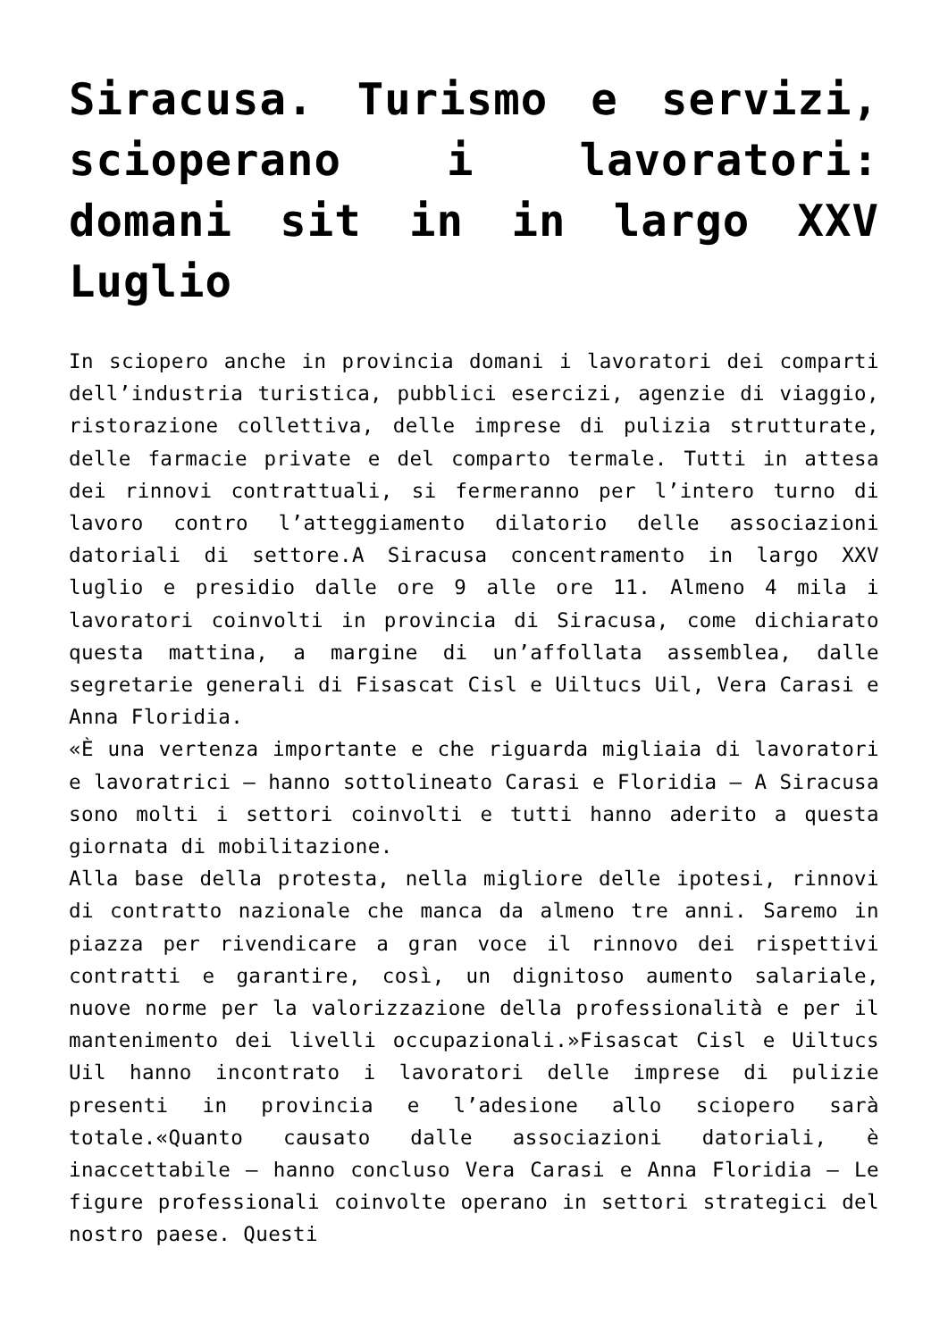Siracusa. Turismo e servizi, scioperano i lavoratori: domani sit in in largo XXV Luglio
In sciopero anche in provincia domani i lavoratori dei comparti dell’industria turistica, pubblici esercizi, agenzie di viaggio, ristorazione collettiva, delle imprese di pulizia strutturate, delle farmacie private e del comparto termale. Tutti in attesa dei rinnovi contrattuali, si fermeranno per l’intero turno di lavoro contro l’atteggiamento dilatorio delle associazioni datoriali di settore.A Siracusa concentramento in largo XXV luglio e presidio dalle ore 9 alle ore 11. Almeno 4 mila i lavoratori coinvolti in provincia di Siracusa, come dichiarato questa mattina, a margine di un’affollata assemblea, dalle segretarie generali di Fisascat Cisl e Uiltucs Uil, Vera Carasi e Anna Floridia.
«È una vertenza importante e che riguarda migliaia di lavoratori e lavoratrici – hanno sottolineato Carasi e Floridia – A Siracusa sono molti i settori coinvolti e tutti hanno aderito a questa giornata di mobilitazione.
Alla base della protesta, nella migliore delle ipotesi, rinnovi di contratto nazionale che manca da almeno tre anni. Saremo in piazza per rivendicare a gran voce il rinnovo dei rispettivi contratti e garantire, così, un dignitoso aumento salariale, nuove norme per la valorizzazione della professionalità e per il mantenimento dei livelli occupazionali.»Fisascat Cisl e Uiltucs Uil hanno incontrato i lavoratori delle imprese di pulizie presenti in provincia e l’adesione allo sciopero sarà totale.«Quanto causato dalle associazioni datoriali, è inaccettabile – hanno concluso Vera Carasi e Anna Floridia – Le figure professionali coinvolte operano in settori strategici del nostro paese. Questi